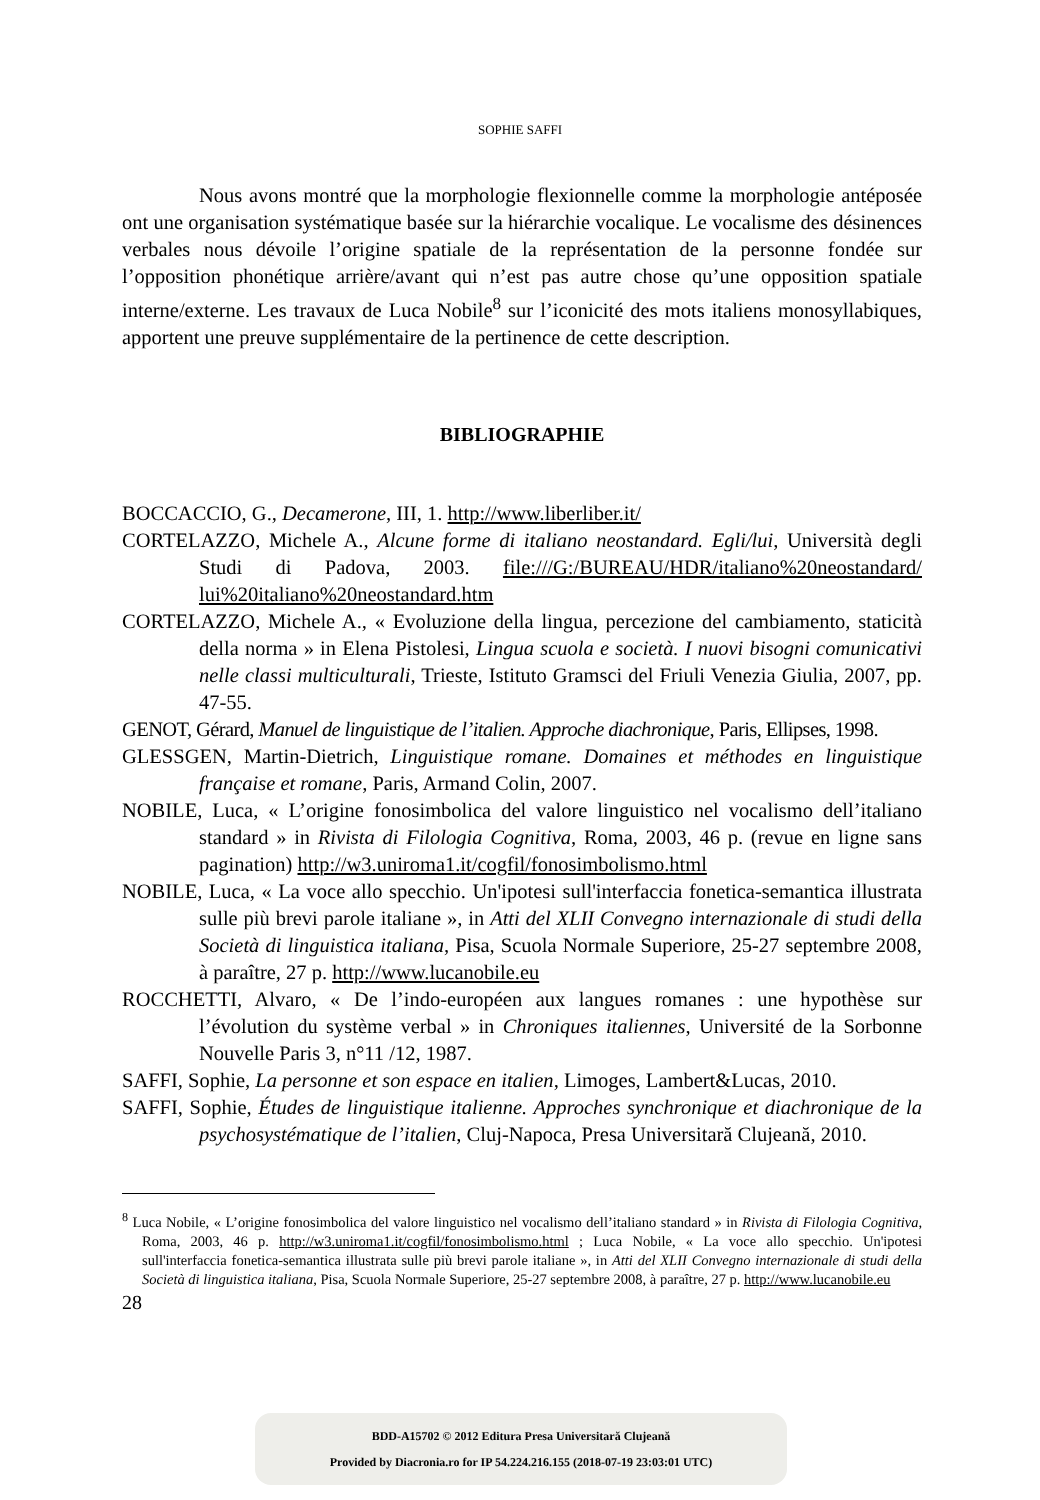SOPHIE SAFFI
Nous avons montré que la morphologie flexionnelle comme la morphologie antéposée ont une organisation systématique basée sur la hiérarchie vocalique. Le vocalisme des désinences verbales nous dévoile l’origine spatiale de la représentation de la personne fondée sur l’opposition phonétique arrière/avant qui n’est pas autre chose qu’une opposition spatiale interne/externe. Les travaux de Luca Nobile<sup>8</sup> sur l’iconicité des mots italiens monosyllabiques, apportent une preuve supplémentaire de la pertinence de cette description.
BIBLIOGRAPHIE
BOCCACCIO, G., Decamerone, III, 1. http://www.liberliber.it/
CORTELAZZO, Michele A., Alcune forme di italiano neostandard. Egli/lui, Università degli Studi di Padova, 2003. file:///G:/BUREAU/HDR/italiano%20neostandard/ lui%20italiano%20neostandard.htm
CORTELAZZO, Michele A., « Evoluzione della lingua, percezione del cambiamento, staticità della norma » in Elena Pistolesi, Lingua scuola e società. I nuovi bisogni comunicativi nelle classi multiculturali, Trieste, Istituto Gramsci del Friuli Venezia Giulia, 2007, pp. 47-55.
GENOT, Gérard, Manuel de linguistique de l’italien. Approche diachronique, Paris, Ellipses, 1998.
GLESSGEN, Martin-Dietrich, Linguistique romane. Domaines et méthodes en linguistique française et romane, Paris, Armand Colin, 2007.
NOBILE, Luca, « L’origine fonosimbolica del valore linguistico nel vocalismo dell’italiano standard » in Rivista di Filologia Cognitiva, Roma, 2003, 46 p. (revue en ligne sans pagination) http://w3.uniroma1.it/cogfil/fonosimbolismo.html
NOBILE, Luca, « La voce allo specchio. Un'ipotesi sull'interfaccia fonetica-semantica illustrata sulle più brevi parole italiane », in Atti del XLII Convegno internazionale di studi della Società di linguistica italiana, Pisa, Scuola Normale Superiore, 25-27 septembre 2008, à paraître, 27 p. http://www.lucanobile.eu
ROCCHETTI, Alvaro, « De l’indo-européen aux langues romanes : une hypothèse sur l’évolution du système verbal » in Chroniques italiennes, Université de la Sorbonne Nouvelle Paris 3, n°11 /12, 1987.
SAFFI, Sophie, La personne et son espace en italien, Limoges, Lambert&Lucas, 2010.
SAFFI, Sophie, Études de linguistique italienne. Approches synchronique et diachronique de la psychosystématique de l’italien, Cluj-Napoca, Presa Universitară Clujeană, 2010.
<sup>8</sup> Luca Nobile, « L’origine fonosimbolica del valore linguistico nel vocalismo dell’italiano standard » in Rivista di Filologia Cognitiva, Roma, 2003, 46 p. http://w3.uniroma1.it/cogfil/fonosimbolismo.html ; Luca Nobile, « La voce allo specchio. Un'ipotesi sull'interfaccia fonetica-semantica illustrata sulle più brevi parole italiane », in Atti del XLII Convegno internazionale di studi della Società di linguistica italiana, Pisa, Scuola Normale Superiore, 25-27 septembre 2008, à paraître, 27 p. http://www.lucanobile.eu
28
BDD-A15702 © 2012 Editura Presa Universitară Clujeană
Provided by Diacronia.ro for IP 54.224.216.155 (2018-07-19 23:03:01 UTC)